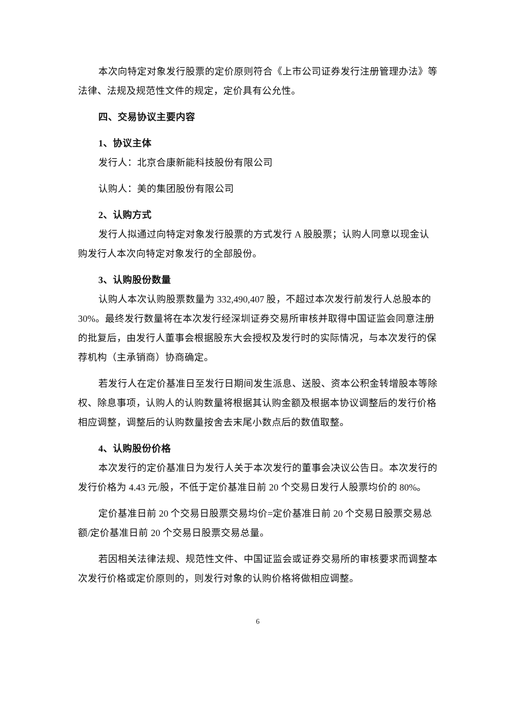本次向特定对象发行股票的定价原则符合《上市公司证券发行注册管理办法》等法律、法规及规范性文件的规定，定价具有公允性。
四、交易协议主要内容
1、协议主体
发行人：北京合康新能科技股份有限公司
认购人：美的集团股份有限公司
2、认购方式
发行人拟通过向特定对象发行股票的方式发行 A 股股票；认购人同意以现金认购发行人本次向特定对象发行的全部股份。
3、认购股份数量
认购人本次认购股票数量为 332,490,407 股，不超过本次发行前发行人总股本的 30%。最终发行数量将在本次发行经深圳证券交易所审核并取得中国证监会同意注册的批复后，由发行人董事会根据股东大会授权及发行时的实际情况，与本次发行的保荐机构（主承销商）协商确定。
若发行人在定价基准日至发行日期间发生派息、送股、资本公积金转增股本等除权、除息事项，认购人的认购数量将根据其认购金额及根据本协议调整后的发行价格相应调整，调整后的认购数量按舍去末尾小数点后的数值取整。
4、认购股份价格
本次发行的定价基准日为发行人关于本次发行的董事会决议公告日。本次发行的发行价格为 4.43 元/股，不低于定价基准日前 20 个交易日发行人股票均价的 80%。
定价基准日前 20 个交易日股票交易均价=定价基准日前 20 个交易日股票交易总额/定价基准日前 20 个交易日股票交易总量。
若因相关法律法规、规范性文件、中国证监会或证券交易所的审核要求而调整本次发行价格或定价原则的，则发行对象的认购价格将做相应调整。
6